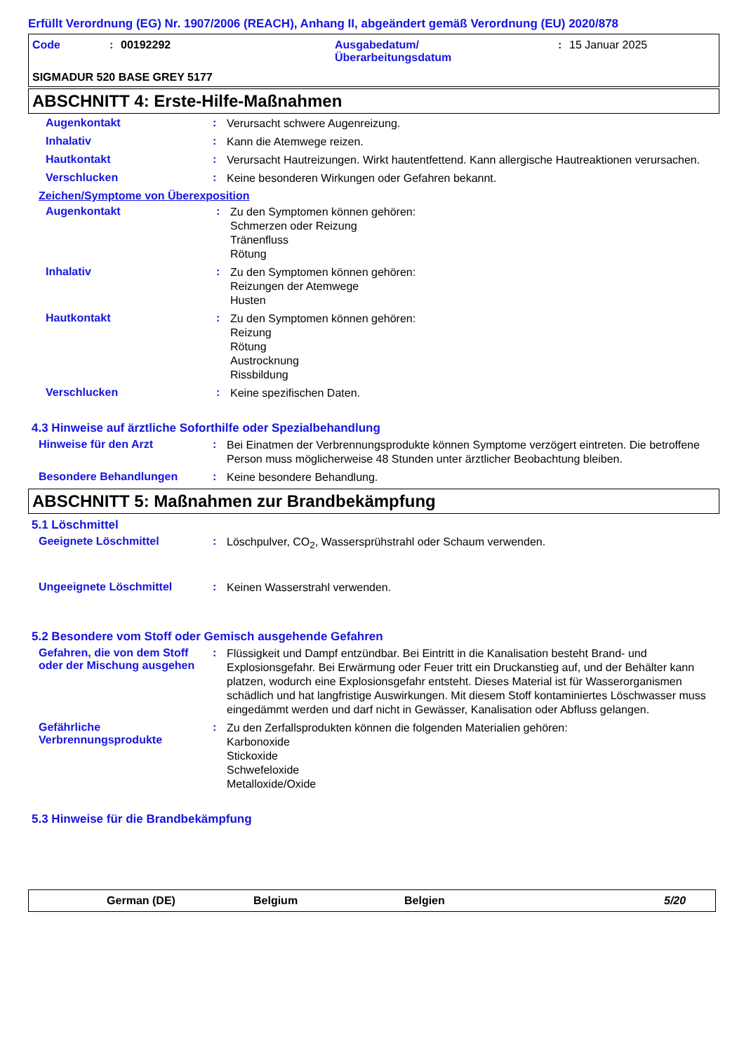Erfüllt Verordnung (EG) Nr. 1907/2006 (REACH), Anhang II, abgeändert gemäß Verordnung (EU) 2020/878
Code: 00192292 Ausgabedatum/
Überarbeitungsdatum: 15 Januar 2025
SIGMADUR 520 BASE GREY 5177
ABSCHNITT 4: Erste-Hilfe-Maßnahmen
Augenkontakt: Verursacht schwere Augenreizung.
Inhalativ: Kann die Atemwege reizen.
Hautkontakt: Verursacht Hautreizungen. Wirkt hautentfettend. Kann allergische Hautreaktionen verursachen.
Verschlucken: Keine besonderen Wirkungen oder Gefahren bekannt.
Zeichen/Symptome von Überexposition
Augenkontakt: Zu den Symptomen können gehören:
Schmerzen oder Reizung
Tränenfluss
Rötung
Inhalativ: Zu den Symptomen können gehören:
Reizungen der Atemwege
Husten
Hautkontakt: Zu den Symptomen können gehören:
Reizung
Rötung
Austrocknung
Rissbildung
Verschlucken: Keine spezifischen Daten.
4.3 Hinweise auf ärztliche Soforthilfe oder Spezialbehandlung
Hinweise für den Arzt: Bei Einatmen der Verbrennungsprodukte können Symptome verzögert eintreten. Die betroffene Person muss möglicherweise 48 Stunden unter ärztlicher Beobachtung bleiben.
Besondere Behandlungen: Keine besondere Behandlung.
ABSCHNITT 5: Maßnahmen zur Brandbekämpfung
5.1 Löschmittel
Geeignete Löschmittel: Löschpulver, CO<sub>2</sub>, Wassersprühstrahl oder Schaum verwenden.
Ungeeignete Löschmittel: Keinen Wasserstrahl verwenden.
5.2 Besondere vom Stoff oder Gemisch ausgehende Gefahren
Gefahren, die von dem Stoff oder der Mischung ausgehen: Flüssigkeit und Dampf entzündbar. Bei Eintritt in die Kanalisation besteht Brand- und Explosionsgefahr. Bei Erwärmung oder Feuer tritt ein Druckanstieg auf, und der Behälter kann platzen, wodurch eine Explosionsgefahr entsteht. Dieses Material ist für Wasserorganismen schädlich und hat langfristige Auswirkungen. Mit diesem Stoff kontaminiertes Löschwasser muss eingedämmt werden und darf nicht in Gewässer, Kanalisation oder Abfluss gelangen.
Gefährliche Verbrennungsprodukte: Zu den Zerfallsprodukten können die folgenden Materialien gehören:
Karbonoxide
Stickoxide
Schwefeloxide
Metalloxide/Oxide
5.3 Hinweise für die Brandbekämpfung
German (DE) Belgium Belgien 5/20